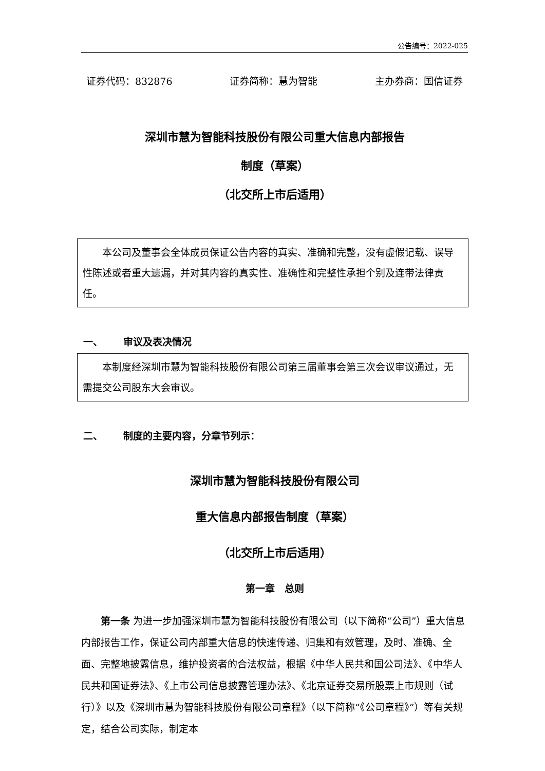公告编号：2022-025
证券代码：832876 证券简称：慧为智能 主办券商：国信证券
深圳市慧为智能科技股份有限公司重大信息内部报告
制度（草案）
（北交所上市后适用）
本公司及董事会全体成员保证公告内容的真实、准确和完整，没有虚假记载、误导性陈述或者重大遗漏，并对其内容的真实性、准确性和完整性承担个别及连带法律责任。
一、 审议及表决情况
本制度经深圳市慧为智能科技股份有限公司第三届董事会第三次会议审议通过，无需提交公司股东大会审议。
二、 制度的主要内容，分章节列示：
深圳市慧为智能科技股份有限公司
重大信息内部报告制度（草案）
（北交所上市后适用）
第一章　总则
第一条 为进一步加强深圳市慧为智能科技股份有限公司（以下简称“公司”）重大信息内部报告工作，保证公司内部重大信息的快速传递、归集和有效管理，及时、准确、全面、完整地披露信息，维护投资者的合法权益，根据《中华人民共和国公司法》、《中华人民共和国证券法》、《上市公司信息披露管理办法》、《北京证券交易所股票上市规则（试行）》以及《深圳市慧为智能科技股份有限公司章程》（以下简称“《公司章程》”）等有关规定，结合公司实际，制定本